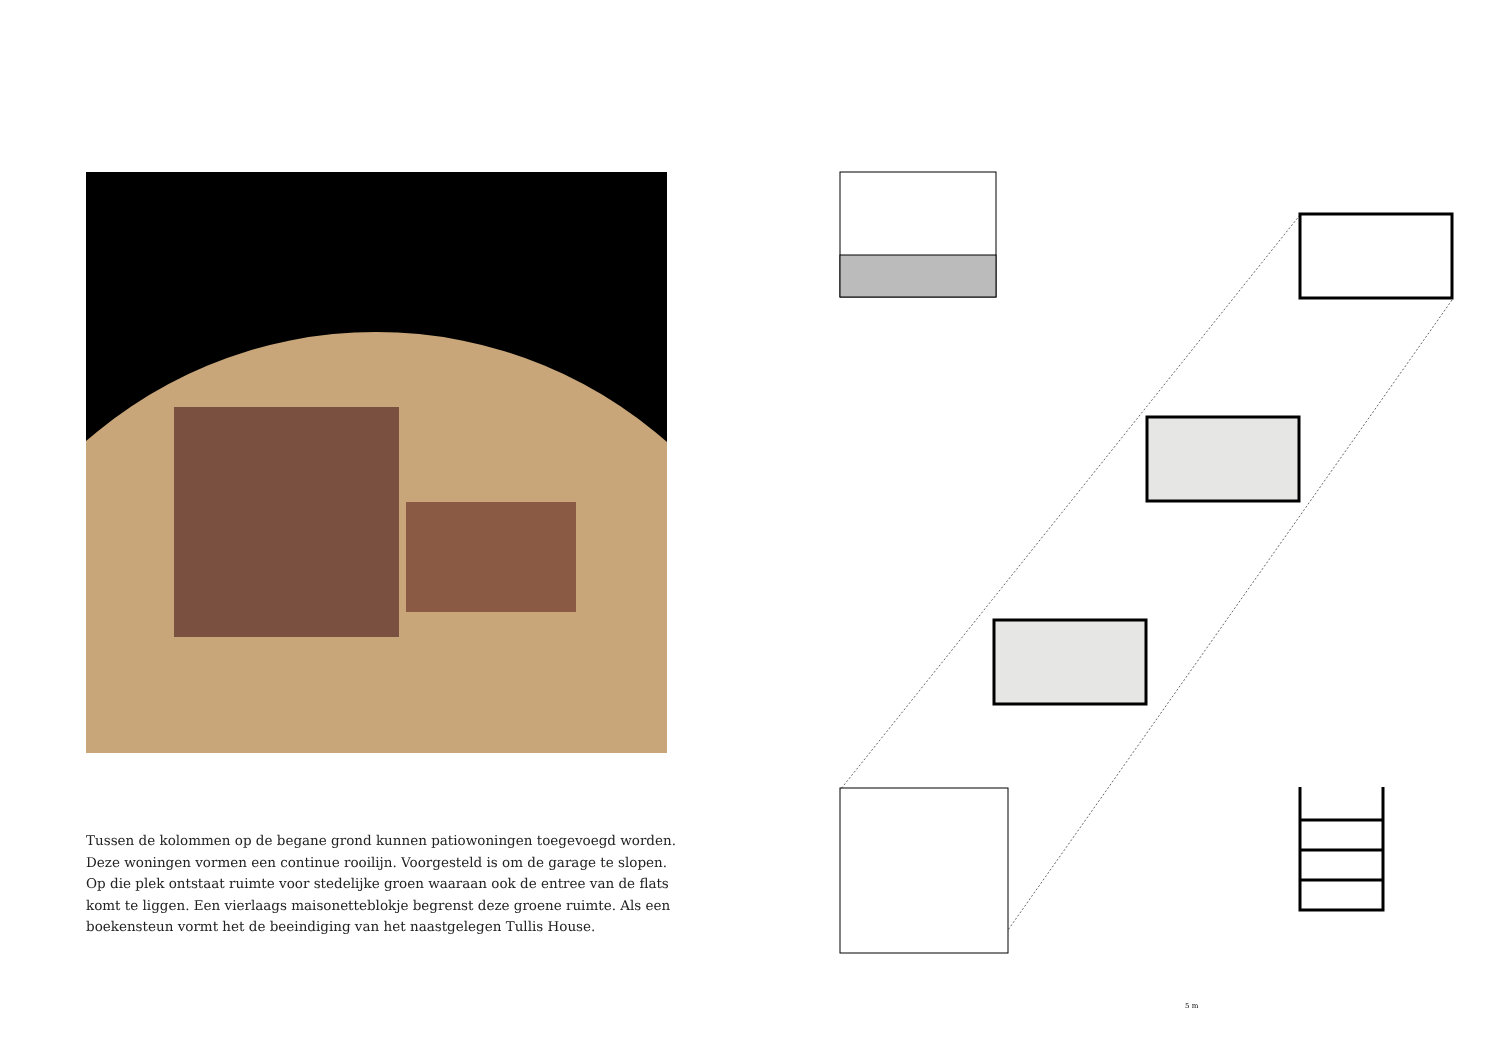Tussen de kolommen op de begane grond kunnen patiowoningen toegevoegd worden. Deze woningen vormen een continue rooilijn. Voorgesteld is om de garage te slopen. Op die plek ontstaat ruimte voor stedelijke groen waaraan ook de entree van de flats komt te liggen. Een vierlaags maisonetteblokje begrenst deze groene ruimte. Als een boekensteun vormt het de beeindiging van het naastgelegen Tullis House.
5 m